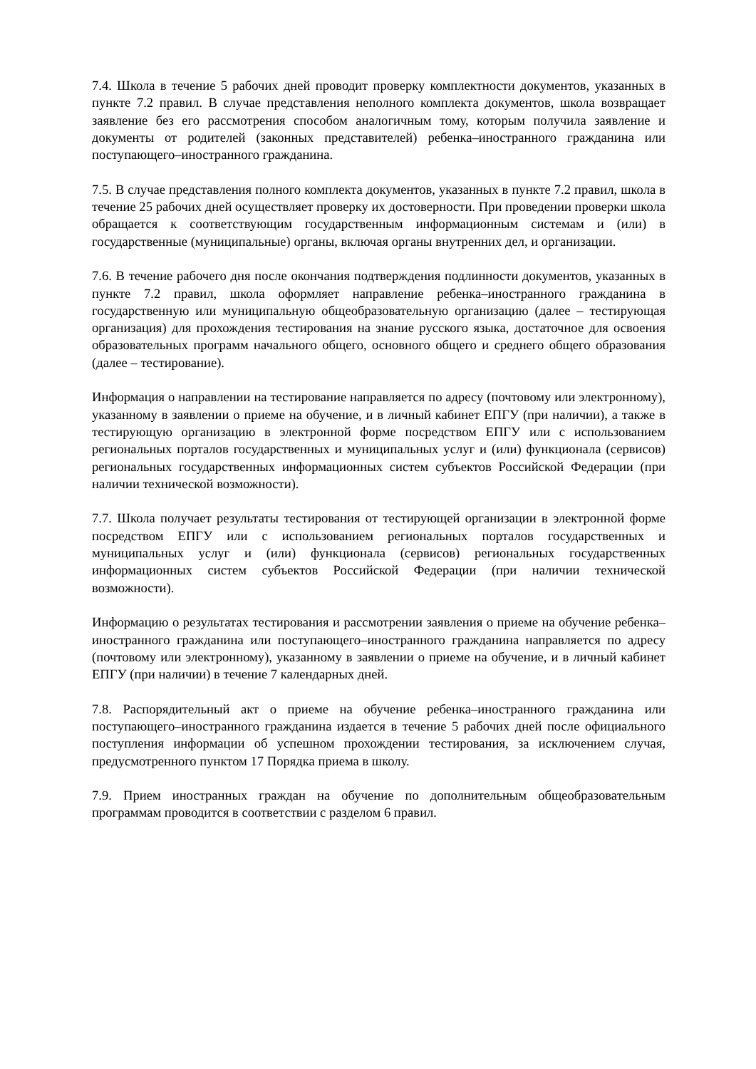7.4. Школа в течение 5 рабочих дней проводит проверку комплектности документов, указанных в пункте 7.2 правил. В случае представления неполного комплекта документов, школа возвращает заявление без его рассмотрения способом аналогичным тому, которым получила заявление и документы от родителей (законных представителей) ребенка–иностранного гражданина или поступающего–иностранного гражданина.
7.5. В случае представления полного комплекта документов, указанных в пункте 7.2 правил, школа в течение 25 рабочих дней осуществляет проверку их достоверности. При проведении проверки школа обращается к соответствующим государственным информационным системам и (или) в государственные (муниципальные) органы, включая органы внутренних дел, и организации.
7.6. В течение рабочего дня после окончания подтверждения подлинности документов, указанных в пункте 7.2 правил, школа оформляет направление ребенка–иностранного гражданина в государственную или муниципальную общеобразовательную организацию (далее – тестирующая организация) для прохождения тестирования на знание русского языка, достаточное для освоения образовательных программ начального общего, основного общего и среднего общего образования (далее – тестирование).
Информация о направлении на тестирование направляется по адресу (почтовому или электронному), указанному в заявлении о приеме на обучение, и в личный кабинет ЕПГУ (при наличии), а также в тестирующую организацию в электронной форме посредством ЕПГУ или с использованием региональных порталов государственных и муниципальных услуг и (или) функционала (сервисов) региональных государственных информационных систем субъектов Российской Федерации (при наличии технической возможности).
7.7. Школа получает результаты тестирования от тестирующей организации в электронной форме посредством ЕПГУ или с использованием региональных порталов государственных и муниципальных услуг и (или) функционала (сервисов) региональных государственных информационных систем субъектов Российской Федерации (при наличии технической возможности).
Информацию о результатах тестирования и рассмотрении заявления о приеме на обучение ребенка–иностранного гражданина или поступающего–иностранного гражданина направляется по адресу (почтовому или электронному), указанному в заявлении о приеме на обучение, и в личный кабинет ЕПГУ (при наличии) в течение 7 календарных дней.
7.8. Распорядительный акт о приеме на обучение ребенка–иностранного гражданина или поступающего–иностранного гражданина издается в течение 5 рабочих дней после официального поступления информации об успешном прохождении тестирования, за исключением случая, предусмотренного пунктом 17 Порядка приема в школу.
7.9. Прием иностранных граждан на обучение по дополнительным общеобразовательным программам проводится в соответствии с разделом 6 правил.